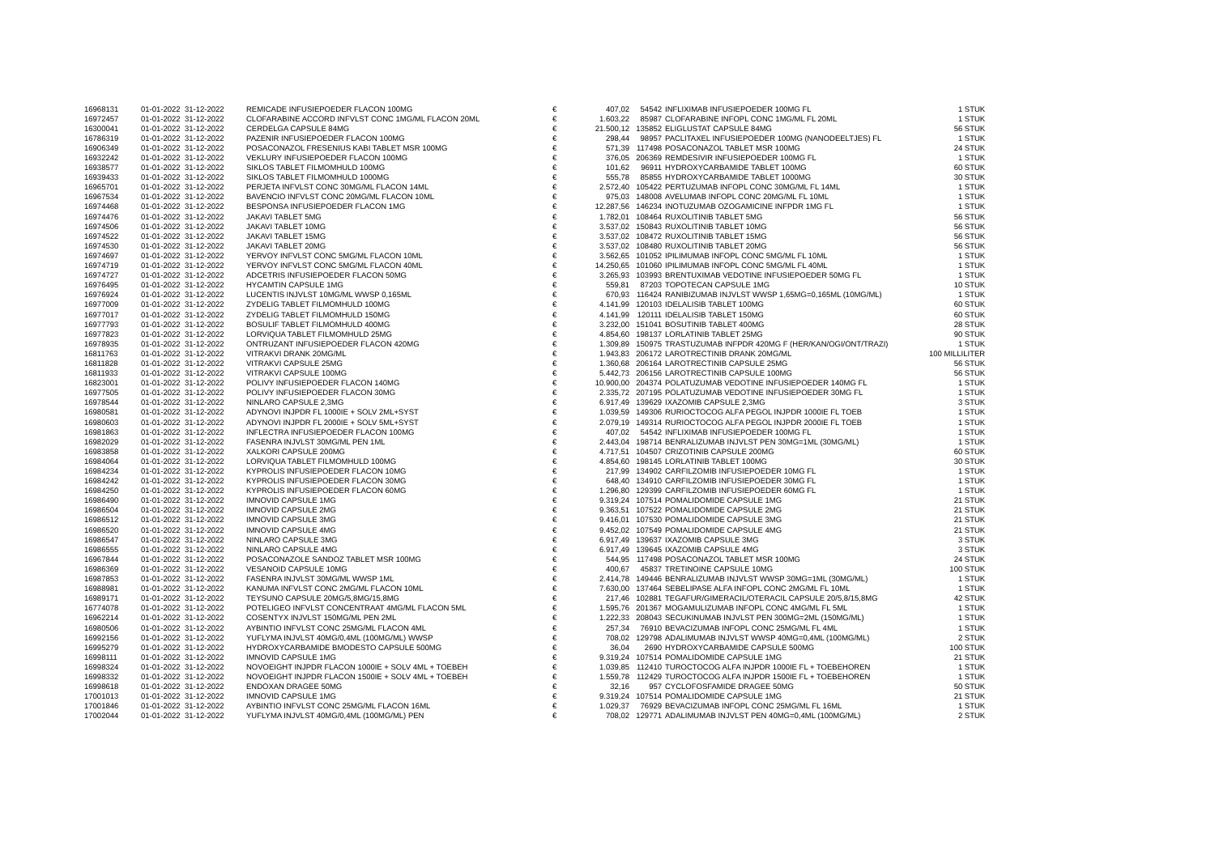| 16968131 | 01-01-2022 | 31-12-2022 | REMICADE INFUSIEPOEDER FLACON 100MG | € | 407,02 | | 54542 | INFLIXIMAB INFUSIEPOEDER 100MG FL | 1 STUK |
| 16972457 | 01-01-2022 | 31-12-2022 | CLOFARABINE ACCORD INFVLST CONC 1MG/ML FLACON 20ML | € | 1.603,22 | | 85987 | CLOFARABINE INFOPL CONC 1MG/ML FL 20ML | 1 STUK |
| 16300041 | 01-01-2022 | 31-12-2022 | CERDELGA CAPSULE 84MG | € | 21.500,12 | | 135852 | ELIGLUSTAT CAPSULE 84MG | 56 STUK |
| 16786319 | 01-01-2022 | 31-12-2022 | PAZENIR INFUSIEPOEDER FLACON 100MG | € | 298,44 | | 98957 | PACLITAXEL INFUSIEPOEDER 100MG (NANODEELTJES) FL | 1 STUK |
| 16906349 | 01-01-2022 | 31-12-2022 | POSACONAZOL FRESENIUS KABI TABLET MSR 100MG | € | 571,39 | | 117498 | POSACONAZOL TABLET MSR 100MG | 24 STUK |
| 16932242 | 01-01-2022 | 31-12-2022 | VEKLURY INFUSIEPOEDER FLACON 100MG | € | 376,05 | | 206369 | REMDESIVIR INFUSIEPOEDER 100MG FL | 1 STUK |
| 16938577 | 01-01-2022 | 31-12-2022 | SIKLOS TABLET FILMOMHULD 100MG | € | 101,62 | | 96911 | HYDROXYCARBAMIDE TABLET 100MG | 60 STUK |
| 16939433 | 01-01-2022 | 31-12-2022 | SIKLOS TABLET FILMOMHULD 1000MG | € | 555,78 | | 85855 | HYDROXYCARBAMIDE TABLET 1000MG | 30 STUK |
| 16965701 | 01-01-2022 | 31-12-2022 | PERJETA INFVLST CONC 30MG/ML FLACON 14ML | € | 2.572,40 | | 105422 | PERTUZUMAB INFOPL CONC 30MG/ML FL 14ML | 1 STUK |
| 16967534 | 01-01-2022 | 31-12-2022 | BAVENCIO INFVLST CONC 20MG/ML FLACON 10ML | € | 975,03 | | 148008 | AVELUMAB INFOPL CONC 20MG/ML FL 10ML | 1 STUK |
| 16974468 | 01-01-2022 | 31-12-2022 | BESPONSA INFUSIEPOEDER FLACON 1MG | € | 12.287,56 | | 146234 | INOTUZUMAB OZOGAMICINE INFPDR 1MG FL | 1 STUK |
| 16974476 | 01-01-2022 | 31-12-2022 | JAKAVI TABLET 5MG | € | 1.782,01 | | 108464 | RUXOLITINIB TABLET 5MG | 56 STUK |
| 16974506 | 01-01-2022 | 31-12-2022 | JAKAVI TABLET 10MG | € | 3.537,02 | | 150843 | RUXOLITINIB TABLET 10MG | 56 STUK |
| 16974522 | 01-01-2022 | 31-12-2022 | JAKAVI TABLET 15MG | € | 3.537,02 | | 108472 | RUXOLITINIB TABLET 15MG | 56 STUK |
| 16974530 | 01-01-2022 | 31-12-2022 | JAKAVI TABLET 20MG | € | 3.537,02 | | 108480 | RUXOLITINIB TABLET 20MG | 56 STUK |
| 16974697 | 01-01-2022 | 31-12-2022 | YERVOY INFVLST CONC 5MG/ML FLACON 10ML | € | 3.562,65 | | 101052 | IPILIMUMAB INFOPL CONC 5MG/ML FL 10ML | 1 STUK |
| 16974719 | 01-01-2022 | 31-12-2022 | YERVOY INFVLST CONC 5MG/ML FLACON 40ML | € | 14.250,65 | | 101060 | IPILIMUMAB INFOPL CONC 5MG/ML FL 40ML | 1 STUK |
| 16974727 | 01-01-2022 | 31-12-2022 | ADCETRIS INFUSIEPOEDER FLACON 50MG | € | 3.265,93 | | 103993 | BRENTUXIMAB VEDOTINE INFUSIEPOEDER 50MG FL | 1 STUK |
| 16976495 | 01-01-2022 | 31-12-2022 | HYCAMTIN CAPSULE 1MG | € | 559,81 | | 87203 | TOPOTECAN CAPSULE 1MG | 10 STUK |
| 16976924 | 01-01-2022 | 31-12-2022 | LUCENTIS INJVLST 10MG/ML WWSP 0,165ML | € | 670,93 | | 116424 | RANIBIZUMAB INJVLST WWSP 1,65MG=0,165ML (10MG/ML) | 1 STUK |
| 16977009 | 01-01-2022 | 31-12-2022 | ZYDELIG TABLET FILMOMHULD 100MG | € | 4.141,99 | | 120103 | IDELALISIB TABLET 100MG | 60 STUK |
| 16977017 | 01-01-2022 | 31-12-2022 | ZYDELIG TABLET FILMOMHULD 150MG | € | 4.141,99 | | 120111 | IDELALISIB TABLET 150MG | 60 STUK |
| 16977793 | 01-01-2022 | 31-12-2022 | BOSULIF TABLET FILMOMHULD 400MG | € | 3.232,00 | | 151041 | BOSUTINIB TABLET 400MG | 28 STUK |
| 16977823 | 01-01-2022 | 31-12-2022 | LORVIQUA TABLET FILMOMHULD 25MG | € | 4.854,60 | | 198137 | LORLATINIB TABLET 25MG | 90 STUK |
| 16978935 | 01-01-2022 | 31-12-2022 | ONTRUZANT INFUSIEPOEDER FLACON 420MG | € | 1.309,89 | | 150975 | TRASTUZUMAB INFPDR 420MG F (HER/KAN/OGI/ONT/TRAZI) | 1 STUK |
| 16811763 | 01-01-2022 | 31-12-2022 | VITRAKVI DRANK 20MG/ML | € | 1.943,83 | | 206172 | LAROTRECTINIB DRANK 20MG/ML | 100 MILLILITER |
| 16811828 | 01-01-2022 | 31-12-2022 | VITRAKVI CAPSULE 25MG | € | 1.360,68 | | 206164 | LAROTRECTINIB CAPSULE 25MG | 56 STUK |
| 16811933 | 01-01-2022 | 31-12-2022 | VITRAKVI CAPSULE 100MG | € | 5.442,73 | | 206156 | LAROTRECTINIB CAPSULE 100MG | 56 STUK |
| 16823001 | 01-01-2022 | 31-12-2022 | POLIVY INFUSIEPOEDER FLACON 140MG | € | 10.900,00 | | 204374 | POLATUZUMAB VEDOTINE INFUSIEPOEDER 140MG FL | 1 STUK |
| 16977505 | 01-01-2022 | 31-12-2022 | POLIVY INFUSIEPOEDER FLACON 30MG | € | 2.335,72 | | 207195 | POLATUZUMAB VEDOTINE INFUSIEPOEDER 30MG FL | 1 STUK |
| 16978544 | 01-01-2022 | 31-12-2022 | NINLARO CAPSULE 2,3MG | € | 6.917,49 | | 139629 | IXAZOMIB CAPSULE 2,3MG | 3 STUK |
| 16980581 | 01-01-2022 | 31-12-2022 | ADYNOVI INJPDR FL 1000IE + SOLV 2ML+SYST | € | 1.039,59 | | 149306 | RURIOCTOCOG ALFA PEGOL INJPDR 1000IE FL TOEB | 1 STUK |
| 16980603 | 01-01-2022 | 31-12-2022 | ADYNOVI INJPDR FL 2000IE + SOLV 5ML+SYST | € | 2.079,19 | | 149314 | RURIOCTOCOG ALFA PEGOL INJPDR 2000IE FL TOEB | 1 STUK |
| 16981863 | 01-01-2022 | 31-12-2022 | INFLECTRA INFUSIEPOEDER FLACON 100MG | € | 407,02 | | 54542 | INFLIXIMAB INFUSIEPOEDER 100MG FL | 1 STUK |
| 16982029 | 01-01-2022 | 31-12-2022 | FASENRA INJVLST 30MG/ML PEN 1ML | € | 2.443,04 | | 198714 | BENRALIZUMAB INJVLST PEN 30MG=1ML (30MG/ML) | 1 STUK |
| 16983858 | 01-01-2022 | 31-12-2022 | XALKORI CAPSULE 200MG | € | 4.717,51 | | 104507 | CRIZOTINIB CAPSULE 200MG | 60 STUK |
| 16984064 | 01-01-2022 | 31-12-2022 | LORVIQUA TABLET FILMOMHULD 100MG | € | 4.854,60 | | 198145 | LORLATINIB TABLET 100MG | 30 STUK |
| 16984234 | 01-01-2022 | 31-12-2022 | KYPROLIS INFUSIEPOEDER FLACON 10MG | € | 217,99 | | 134902 | CARFILZOMIB INFUSIEPOEDER 10MG FL | 1 STUK |
| 16984242 | 01-01-2022 | 31-12-2022 | KYPROLIS INFUSIEPOEDER FLACON 30MG | € | 648,40 | | 134910 | CARFILZOMIB INFUSIEPOEDER 30MG FL | 1 STUK |
| 16984250 | 01-01-2022 | 31-12-2022 | KYPROLIS INFUSIEPOEDER FLACON 60MG | € | 1.296,80 | | 129399 | CARFILZOMIB INFUSIEPOEDER 60MG FL | 1 STUK |
| 16986490 | 01-01-2022 | 31-12-2022 | IMNOVID CAPSULE 1MG | € | 9.319,24 | | 107514 | POMALIDOMIDE CAPSULE 1MG | 21 STUK |
| 16986504 | 01-01-2022 | 31-12-2022 | IMNOVID CAPSULE 2MG | € | 9.363,51 | | 107522 | POMALIDOMIDE CAPSULE 2MG | 21 STUK |
| 16986512 | 01-01-2022 | 31-12-2022 | IMNOVID CAPSULE 3MG | € | 9.416,01 | | 107530 | POMALIDOMIDE CAPSULE 3MG | 21 STUK |
| 16986520 | 01-01-2022 | 31-12-2022 | IMNOVID CAPSULE 4MG | € | 9.452,02 | | 107549 | POMALIDOMIDE CAPSULE 4MG | 21 STUK |
| 16986547 | 01-01-2022 | 31-12-2022 | NINLARO CAPSULE 3MG | € | 6.917,49 | | 139637 | IXAZOMIB CAPSULE 3MG | 3 STUK |
| 16986555 | 01-01-2022 | 31-12-2022 | NINLARO CAPSULE 4MG | € | 6.917,49 | | 139645 | IXAZOMIB CAPSULE 4MG | 3 STUK |
| 16967844 | 01-01-2022 | 31-12-2022 | POSACONAZOLE SANDOZ TABLET MSR 100MG | € | 544,95 | | 117498 | POSACONAZOL TABLET MSR 100MG | 24 STUK |
| 16986369 | 01-01-2022 | 31-12-2022 | VESANOID CAPSULE 10MG | € | 400,67 | | 45837 | TRETINOINE CAPSULE 10MG | 100 STUK |
| 16987853 | 01-01-2022 | 31-12-2022 | FASENRA INJVLST 30MG/ML WWSP 1ML | € | 2.414,78 | | 149446 | BENRALIZUMAB INJVLST WWSP 30MG=1ML (30MG/ML) | 1 STUK |
| 16988981 | 01-01-2022 | 31-12-2022 | KANUMA INFVLST CONC 2MG/ML FLACON 10ML | € | 7.630,00 | | 137464 | SEBELIPASE ALFA INFOPL CONC 2MG/ML FL 10ML | 1 STUK |
| 16989171 | 01-01-2022 | 31-12-2022 | TEYSUNO CAPSULE 20MG/5,8MG/15,8MG | € | 217,46 | | 102881 | TEGAFUR/GIMERACIL/OTERACIL CAPSULE 20/5,8/15,8MG | 42 STUK |
| 16774078 | 01-01-2022 | 31-12-2022 | POTELIGEO INFVLST CONCENTRAAT 4MG/ML FLACON 5ML | € | 1.595,76 | | 201367 | MOGAMULIZUMAB INFOPL CONC 4MG/ML FL 5ML | 1 STUK |
| 16962214 | 01-01-2022 | 31-12-2022 | COSENTYX INJVLST 150MG/ML PEN 2ML | € | 1.222,33 | | 208043 | SECUKINUMAB INJVLST PEN 300MG=2ML (150MG/ML) | 1 STUK |
| 16980506 | 01-01-2022 | 31-12-2022 | AYBINTIO INFVLST CONC 25MG/ML FLACON 4ML | € | 257,34 | | 76910 | BEVACIZUMAB INFOPL CONC 25MG/ML FL 4ML | 1 STUK |
| 16992156 | 01-01-2022 | 31-12-2022 | YUFLYMA INJVLST 40MG/0,4ML (100MG/ML) WWSP | € | 708,02 | | 129798 | ADALIMUMAB INJVLST WWSP 40MG=0,4ML (100MG/ML) | 2 STUK |
| 16995279 | 01-01-2022 | 31-12-2022 | HYDROXYCARBAMIDE BMODESTO CAPSULE 500MG | € | 36,04 | | 2690 | HYDROXYCARBAMIDE CAPSULE 500MG | 100 STUK |
| 16998111 | 01-01-2022 | 31-12-2022 | IMNOVID CAPSULE 1MG | € | 9.319,24 | | 107514 | POMALIDOMIDE CAPSULE 1MG | 21 STUK |
| 16998324 | 01-01-2022 | 31-12-2022 | NOVOEIGHT INJPDR FLACON 1000IE + SOLV 4ML + TOEBEH | € | 1.039,85 | | 112410 | TUROCTOCOG ALFA INJPDR 1000IE FL + TOEBEHOREN | 1 STUK |
| 16998332 | 01-01-2022 | 31-12-2022 | NOVOEIGHT INJPDR FLACON 1500IE + SOLV 4ML + TOEBEH | € | 1.559,78 | | 112429 | TUROCTOCOG ALFA INJPDR 1500IE FL + TOEBEHOREN | 1 STUK |
| 16998618 | 01-01-2022 | 31-12-2022 | ENDOXAN DRAGEE 50MG | € | 32,16 | | 957 | CYCLOFOSFAMIDE DRAGEE 50MG | 50 STUK |
| 17001013 | 01-01-2022 | 31-12-2022 | IMNOVID CAPSULE 1MG | € | 9.319,24 | | 107514 | POMALIDOMIDE CAPSULE 1MG | 21 STUK |
| 17001846 | 01-01-2022 | 31-12-2022 | AYBINTIO INFVLST CONC 25MG/ML FLACON 16ML | € | 1.029,37 | | 76929 | BEVACIZUMAB INFOPL CONC 25MG/ML FL 16ML | 1 STUK |
| 17002044 | 01-01-2022 | 31-12-2022 | YUFLYMA INJVLST 40MG/0,4ML (100MG/ML) PEN | € | 708,02 | | 129771 | ADALIMUMAB INJVLST PEN 40MG=0,4ML (100MG/ML) | 2 STUK |